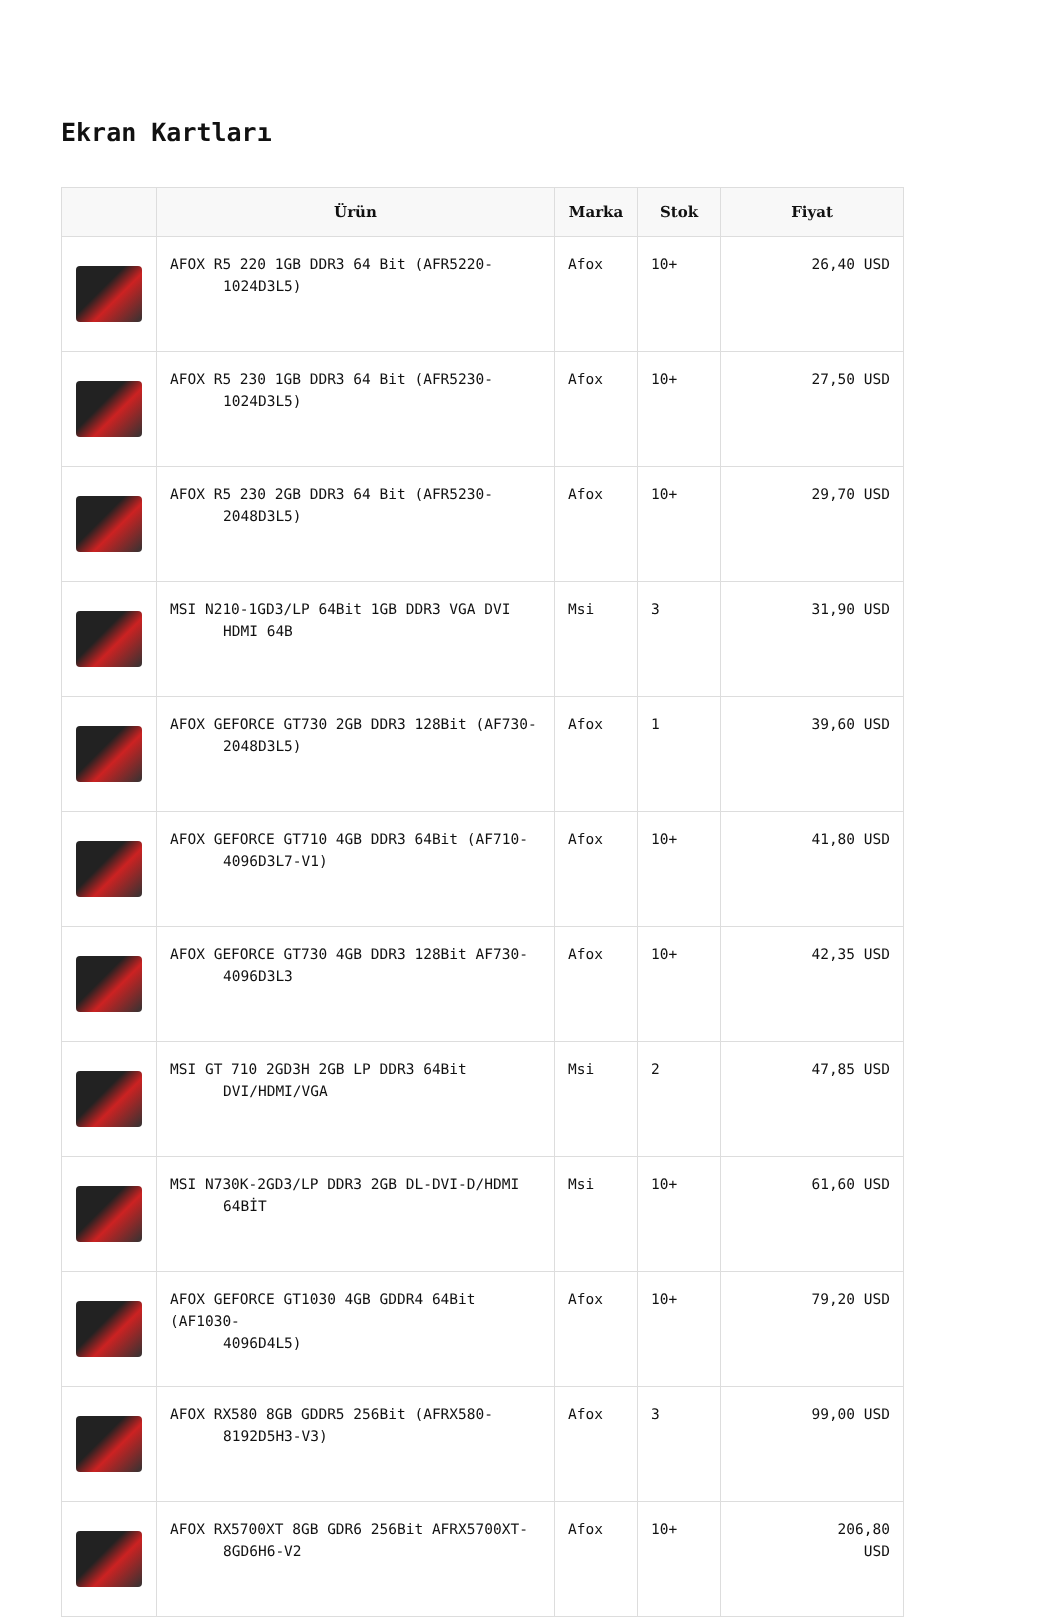Ekran Kartları
| | Ürün | Marka | Stok | Fiyat |
| --- | --- | --- | --- | --- |
| | AFOX R5 220 1GB DDR3 64 Bit (AFR5220- 1024D3L5) | Afox | 10+ | 26,40 USD |
| | AFOX R5 230 1GB DDR3 64 Bit (AFR5230- 1024D3L5) | Afox | 10+ | 27,50 USD |
| | AFOX R5 230 2GB DDR3 64 Bit (AFR5230- 2048D3L5) | Afox | 10+ | 29,70 USD |
| | MSI N210-1GD3/LP 64Bit 1GB DDR3 VGA DVI HDMI 64B | Msi | 3 | 31,90 USD |
| | AFOX GEFORCE GT730 2GB DDR3 128Bit (AF730- 2048D3L5) | Afox | 1 | 39,60 USD |
| | AFOX GEFORCE GT710 4GB DDR3 64Bit (AF710- 4096D3L7-V1) | Afox | 10+ | 41,80 USD |
| | AFOX GEFORCE GT730 4GB DDR3 128Bit AF730- 4096D3L3 | Afox | 10+ | 42,35 USD |
| | MSI GT 710 2GD3H 2GB LP DDR3 64Bit DVI/HDMI/VGA | Msi | 2 | 47,85 USD |
| | MSI N730K-2GD3/LP DDR3 2GB DL-DVI-D/HDMI 64BİT | Msi | 10+ | 61,60 USD |
| | AFOX GEFORCE GT1030 4GB GDDR4 64Bit (AF1030- 4096D4L5) | Afox | 10+ | 79,20 USD |
| | AFOX RX580 8GB GDDR5 256Bit (AFRX580- 8192D5H3-V3) | Afox | 3 | 99,00 USD |
| | AFOX RX5700XT 8GB GDR6 256Bit AFRX5700XT- 8GD6H6-V2 | Afox | 10+ | 206,80 USD |